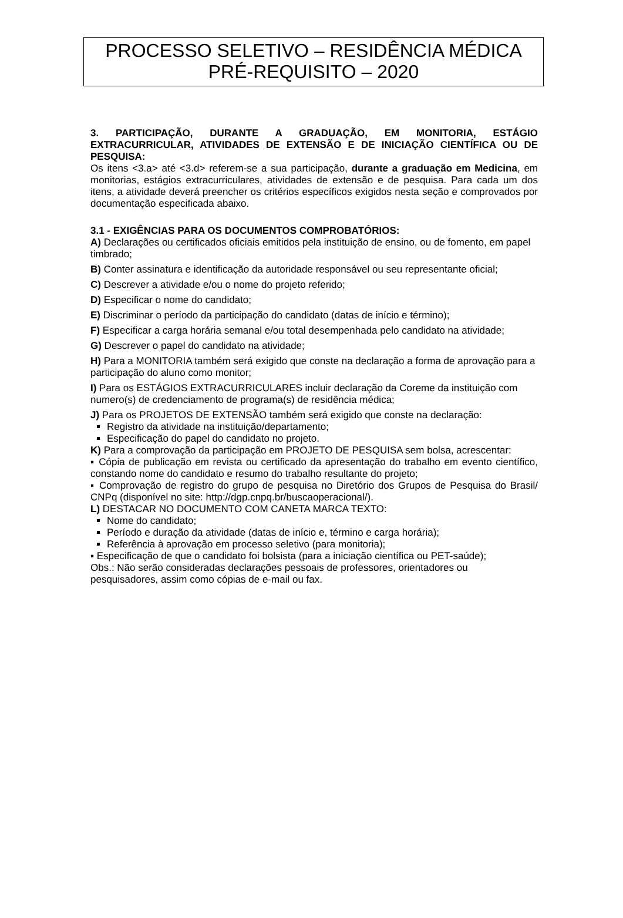PROCESSO SELETIVO – RESIDÊNCIA MÉDICA
PRÉ-REQUISITO – 2020
3. PARTICIPAÇÃO, DURANTE A GRADUAÇÃO, EM MONITORIA, ESTÁGIO EXTRACURRICULAR, ATIVIDADES DE EXTENSÃO E DE INICIAÇÃO CIENTÍFICA OU DE PESQUISA:
Os itens <3.a> até <3.d> referem-se a sua participação, durante a graduação em Medicina, em monitorias, estágios extracurriculares, atividades de extensão e de pesquisa. Para cada um dos itens, a atividade deverá preencher os critérios específicos exigidos nesta seção e comprovados por documentação especificada abaixo.
3.1 - EXIGÊNCIAS PARA OS DOCUMENTOS COMPROBATÓRIOS:
A) Declarações ou certificados oficiais emitidos pela instituição de ensino, ou de fomento, em papel timbrado;
B) Conter assinatura e identificação da autoridade responsável ou seu representante oficial;
C) Descrever a atividade e/ou o nome do projeto referido;
D) Especificar o nome do candidato;
E) Discriminar o período da participação do candidato (datas de início e término);
F) Especificar a carga horária semanal e/ou total desempenhada pelo candidato na atividade;
G) Descrever o papel do candidato na atividade;
H) Para a MONITORIA também será exigido que conste na declaração a forma de aprovação para a participação do aluno como monitor;
I) Para os ESTÁGIOS EXTRACURRICULARES incluir declaração da Coreme da instituição com numero(s) de credenciamento de programa(s) de residência médica;
J) Para os PROJETOS DE EXTENSÃO também será exigido que conste na declaração:
Registro da atividade na instituição/departamento;
Especificação do papel do candidato no projeto.
K) Para a comprovação da participação em PROJETO DE PESQUISA sem bolsa, acrescentar:
▪ Cópia de publicação em revista ou certificado da apresentação do trabalho em evento científico, constando nome do candidato e resumo do trabalho resultante do projeto;
▪ Comprovação de registro do grupo de pesquisa no Diretório dos Grupos de Pesquisa do Brasil/ CNPq (disponível no site: http://dgp.cnpq.br/buscaoperacional/).
L) DESTACAR NO DOCUMENTO COM CANETA MARCA TEXTO:
Nome do candidato;
Período e duração da atividade (datas de início e, término e carga horária);
Referência à aprovação em processo seletivo (para monitoria);
▪ Especificação de que o candidato foi bolsista (para a iniciação científica ou PET-saúde);
Obs.: Não serão consideradas declarações pessoais de professores, orientadores ou pesquisadores, assim como cópias de e-mail ou fax.